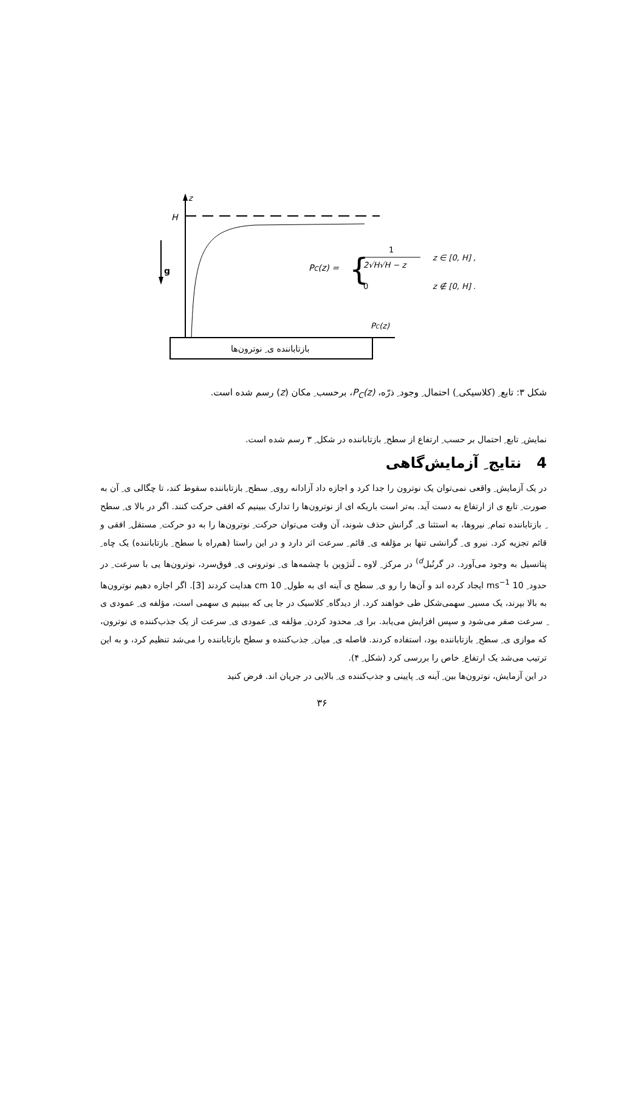z
H
g
PC(z) =
{
1
2√H√H − z
z ∈ [0, H] ,
0
z ∉ [0, H] .
PC(z)
بازتاباننده ی ِ نوترون‌ها
شکل ۳: تابع ِ (کلاسیکی ِ) احتمال ِ وجود ِ ذرّه، P<sub>C</sub>(z)، برحسب ِ مکان (z) رسم شده است.
نمایش ِ تابع ِ احتمال بر حسب ِ ارتفاع از سطح ِ بازتاباننده در شکل ِ ۳ رسم شده است.
4 نتایج ِ آزمایش‌گاهی
در یک آزمایش ِ واقعی نمی‌توان یک نوترون را جدا کرد و اجازه داد آزادانه روی ِ سطح ِ بازتاباننده سقوط کند، تا چگالی ی ِ آن به صورت ِ تابع ی از ارتفاع به دست آید. به‌تر است باریکه ای از نوترون‌ها را تدارک ببینیم که افقی حرکت کنند. اگر در بالا ی ِ سطح ِ بازتاباننده تمام ِ نیروها، به استثنا ی ِ گرانش حذف شوند، آن وقت می‌توان حرکت ِ نوترون‌ها را به دو حرکت ِ مستقل ِ افقی و قائم تجزیه کرد. نیرو ی ِ گرانشی تنها بر مؤلفه ی ِ قائم ِ سرعت اثر دارد و در این راستا (هم‌راه با سطح ِ بازتاباننده) یک چاه ِ پتانسیل به وجود می‌آورد. در گرنُبل<sup>d)</sup> در مرکز ِ لاوه ـ لَنژوین با چشمه‌ها ی ِ نوترونی ی ِ فوق‌سرد، نوترون‌ها یی با سرعت ِ در حدود ِ 10 ms<sup>−1</sup> ایجاد کرده اند و آن‌ها را رو ی ِ سطح ی آینه ای به طول ِ 10 cm هدایت کردند [3]. اگر اجازه دهیم نوترون‌ها به بالا بپرند، یک مسیر ِ سهمی‌شکل طی خواهند کرد. از دیدگاه ِ کلاسیک در جا یی که ببینیم ی سهمی است، مؤلفه ی ِ عمودی ی ِ سرعت صفر می‌شود و سپس افزایش می‌یابد. برا ی ِ محدود کردن ِ مؤلفه ی ِ عمودی ی ِ سرعت از یک جذب‌کننده ی نوترون، که موازی ی ِ سطح ِ بازتاباننده بود، استفاده کردند. فاصله ی ِ میان ِ جذب‌کننده و سطح بازتاباننده را می‌شد تنظیم کرد، و به این ترتیب می‌شد یک ارتفاع ِ خاص را بررسی کرد (شکل ِ ۴).
در این آزمایش، نوترون‌ها بین ِ آینه ی ِ پایینی و جذب‌کننده ی ِ بالایی در جریان اند. فرض کنید
۳۶